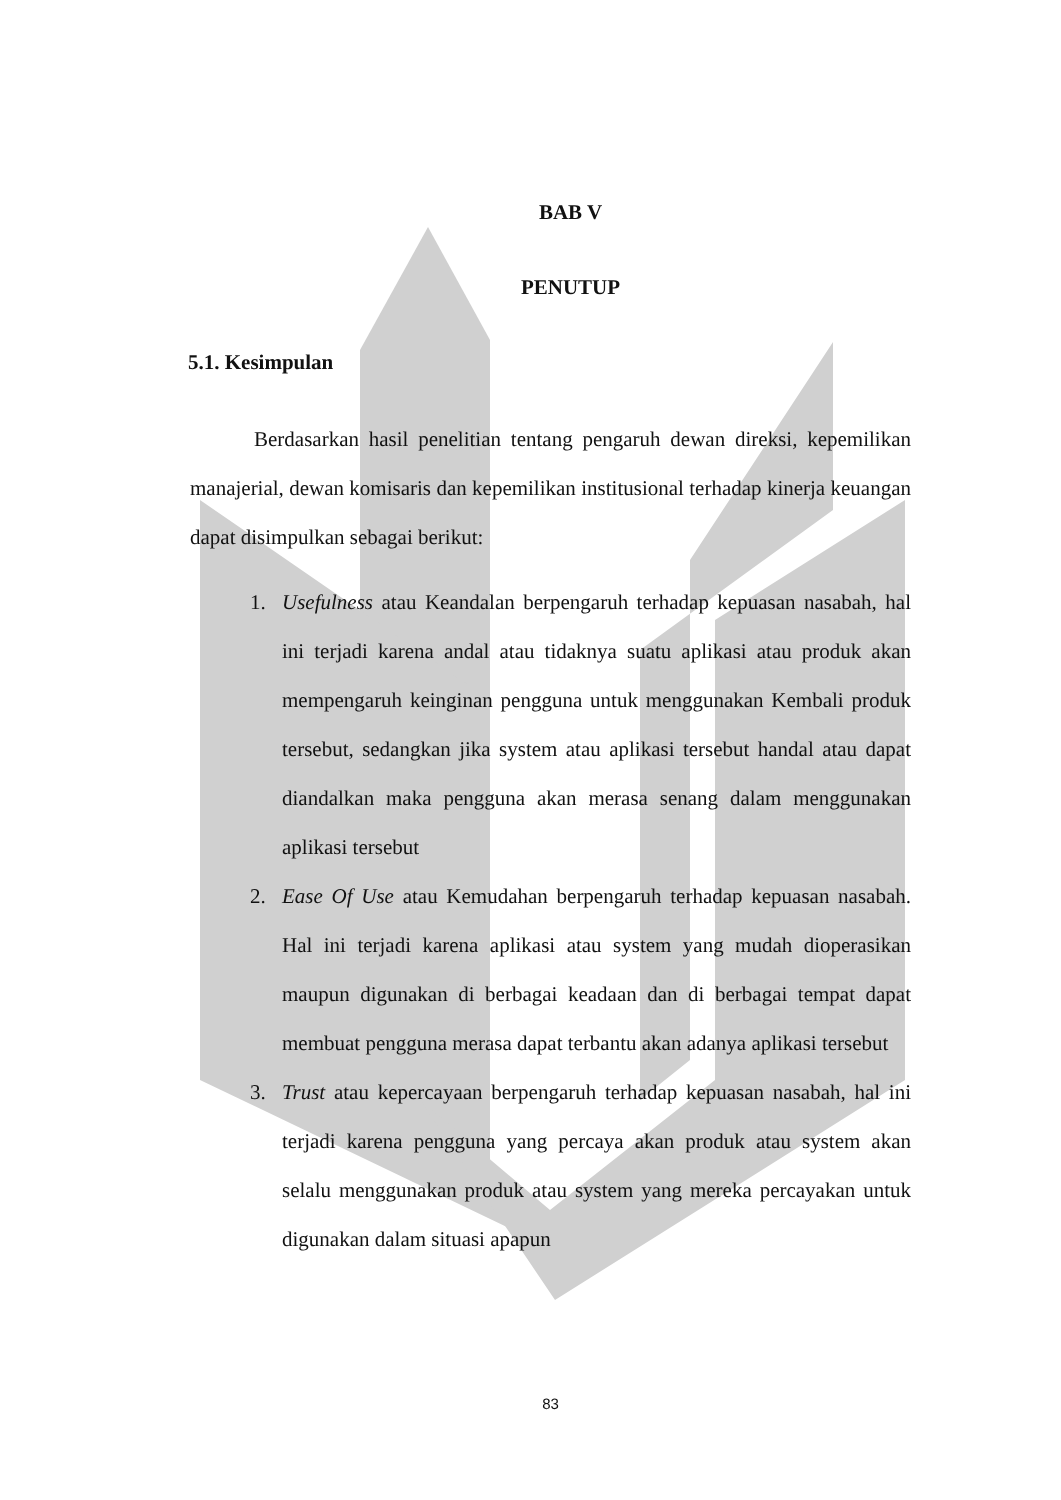BAB V
PENUTUP
5.1. Kesimpulan
Berdasarkan hasil penelitian tentang pengaruh dewan direksi, kepemilikan manajerial, dewan komisaris dan kepemilikan institusional terhadap kinerja keuangan dapat disimpulkan sebagai berikut:
1. Usefulness atau Keandalan berpengaruh terhadap kepuasan nasabah, hal ini terjadi karena andal atau tidaknya suatu aplikasi atau produk akan mempengaruh keinginan pengguna untuk menggunakan Kembali produk tersebut, sedangkan jika system atau aplikasi tersebut handal atau dapat diandalkan maka pengguna akan merasa senang dalam menggunakan aplikasi tersebut
2. Ease Of Use atau Kemudahan berpengaruh terhadap kepuasan nasabah. Hal ini terjadi karena aplikasi atau system yang mudah dioperasikan maupun digunakan di berbagai keadaan dan di berbagai tempat dapat membuat pengguna merasa dapat terbantu akan adanya aplikasi tersebut
3. Trust atau kepercayaan berpengaruh terhadap kepuasan nasabah, hal ini terjadi karena pengguna yang percaya akan produk atau system akan selalu menggunakan produk atau system yang mereka percayakan untuk digunakan dalam situasi apapun
83